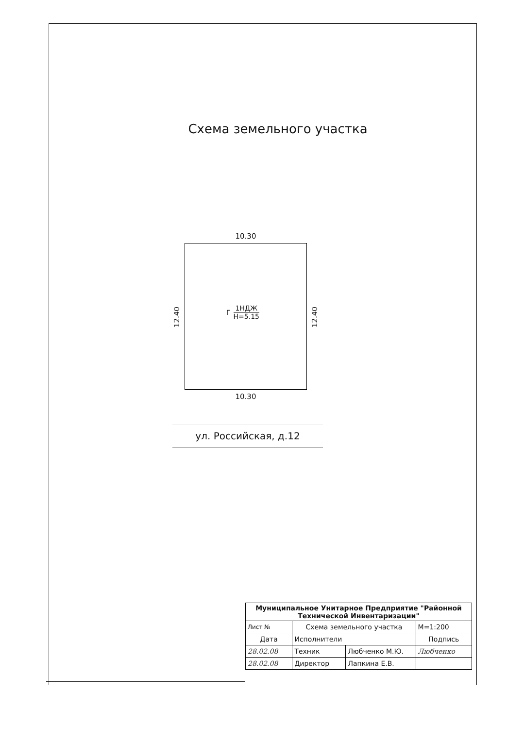Схема земельного участка
10.30
12.40
Г
1НДЖ
H=5.15
12.40
10.30
ул. Российская, д.12
| Муниципальное Унитарное Предприятие "Районной Технической Инвентаризации" | | | |
| Лист № | Схема земельного участка | | М=1:200 |
| Дата | Исполнители | | Подпись |
| 28.02.08 | Техник | Любченко М.Ю. | Любченко |
| 28.02.08 | Директор | Лапкина Е.В. | |